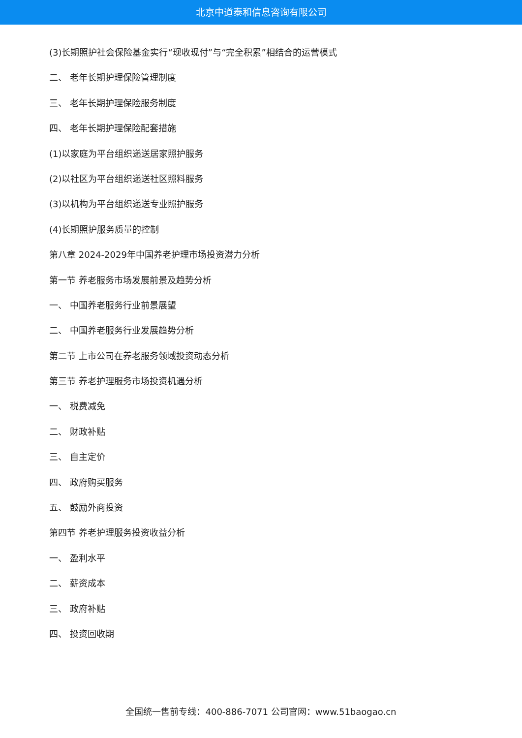北京中道泰和信息咨询有限公司
(3)长期照护社会保险基金实行“现收现付”与“完全积累”相结合的运营模式
二、 老年长期护理保险管理制度
三、 老年长期护理保险服务制度
四、 老年长期护理保险配套措施
(1)以家庭为平台组织递送居家照护服务
(2)以社区为平台组织递送社区照料服务
(3)以机构为平台组织递送专业照护服务
(4)长期照护服务质量的控制
第八章 2024-2029年中国养老护理市场投资潜力分析
第一节 养老服务市场发展前景及趋势分析
一、 中国养老服务行业前景展望
二、 中国养老服务行业发展趋势分析
第二节 上市公司在养老服务领域投资动态分析
第三节 养老护理服务市场投资机遇分析
一、 税费减免
二、 财政补贴
三、 自主定价
四、 政府购买服务
五、 鼓励外商投资
第四节 养老护理服务投资收益分析
一、 盈利水平
二、 薪资成本
三、 政府补贴
四、 投资回收期
全国统一售前专线：400-886-7071 公司官网：www.51baogao.cn